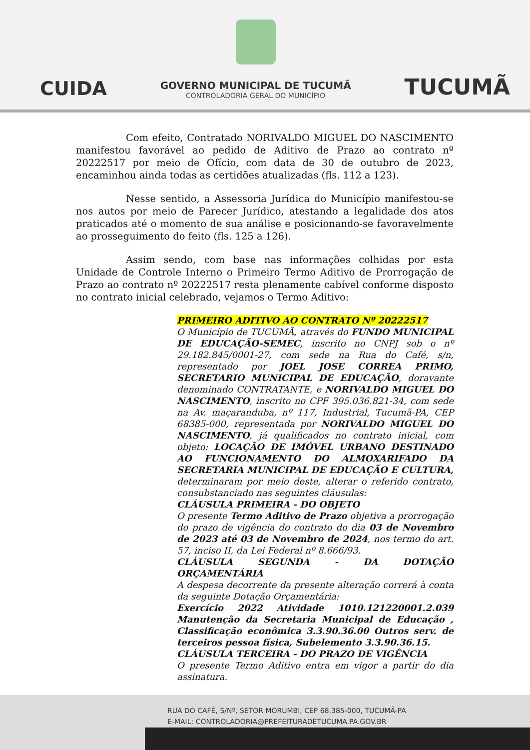CUIDA
GOVERNO MUNICIPAL DE TUCUMÃ
CONTROLADORIA GERAL DO MUNICÍPIO
TUCUMÃ
Com efeito, Contratado NORIVALDO MIGUEL DO NASCIMENTO manifestou favorável ao pedido de Aditivo de Prazo ao contrato nº 20222517 por meio de Ofício, com data de 30 de outubro de 2023, encaminhou ainda todas as certidões atualizadas (fls. 112 a 123).
Nesse sentido, a Assessoria Jurídica do Município manifestou-se nos autos por meio de Parecer Jurídico, atestando a legalidade dos atos praticados até o momento de sua análise e posicionando-se favoravelmente ao prosseguimento do feito (fls. 125 a 126).
Assim sendo, com base nas informações colhidas por esta Unidade de Controle Interno o Primeiro Termo Aditivo de Prorrogação de Prazo ao contrato nº 20222517 resta plenamente cabível conforme disposto no contrato inicial celebrado, vejamos o Termo Aditivo:
PRIMEIRO ADITIVO AO CONTRATO Nº 20222517
O Município de TUCUMÃ, através do FUNDO MUNICIPAL DE EDUCAÇÃO-SEMEC, inscrito no CNPJ sob o nº 29.182.845/0001-27, com sede na Rua do Café, s/n, representado por JOEL JOSE CORREA PRIMO, SECRETARIO MUNICIPAL DE EDUCAÇÃO, doravante denominado CONTRATANTE, e NORIVALDO MIGUEL DO NASCIMENTO, inscrito no CPF 395.036.821-34, com sede na Av. maçaranduba, nº 117, Industrial, Tucumã-PA, CEP 68385-000, representada por NORIVALDO MIGUEL DO NASCIMENTO, já qualificados no contrato inicial, com objeto: LOCAÇÃO DE IMÓVEL URBANO DESTINADO AO FUNCIONAMENTO DO ALMOXARIFADO DA SECRETARIA MUNICIPAL DE EDUCAÇÃO E CULTURA, determinaram por meio deste, alterar o referido contrato, consubstanciado nas seguintes cláusulas:
CLÁUSULA PRIMEIRA - DO OBJETO
O presente Termo Aditivo de Prazo objetiva a prorrogação do prazo de vigência do contrato do dia 03 de Novembro de 2023 até 03 de Novembro de 2024, nos termo do art. 57, inciso II, da Lei Federal nº 8.666/93.
CLÁUSULA SEGUNDA - DA DOTAÇÃO ORÇAMENTÁRIA
A despesa decorrente da presente alteração correrá à conta da seguinte Dotação Orçamentária:
Exercício 2022 Atividade 1010.121220001.2.039 Manutenção da Secretaria Municipal de Educação , Classificação econômica 3.3.90.36.00 Outros serv. de terceiros pessoa física, Subelemento 3.3.90.36.15.
CLÁUSULA TERCEIRA - DO PRAZO DE VIGÊNCIA
O presente Termo Aditivo entra em vigor a partir do dia assinatura.
RUA DO CAFÉ, S/Nº, SETOR MORUMBI, CEP 68.385-000, TUCUMÃ-PA
E-MAIL: CONTROLADORIA@PREFEITURADETUCUMA.PA.GOV.BR